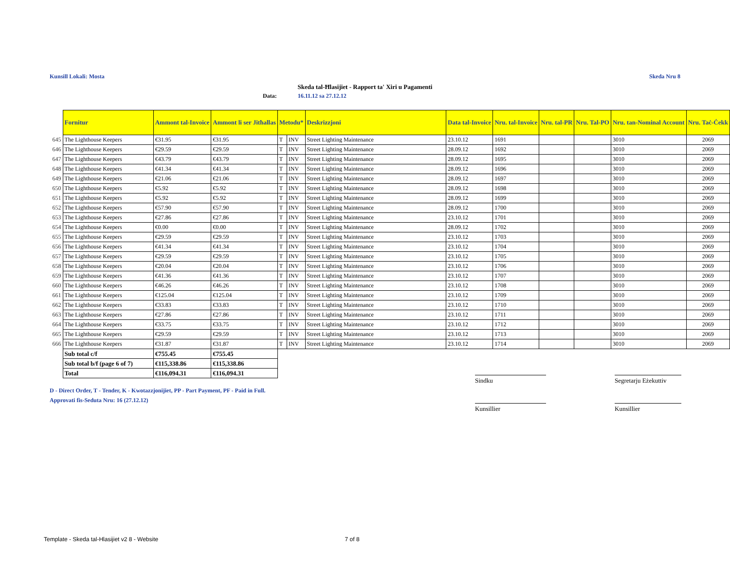Kunsill Lokali: Mosta Skeda Nru 8
Skeda tal-Ħlasijiet - Rapport ta' Xiri u Pagamenti
Data: 16.11.12 sa 27.12.12
| | Fornitur | Ammont tal-Invoice | Ammont li ser Jitħallas | Metodu* | | Deskrizzjoni | Data tal-Invoice | Nru. tal-Invoice | Nru. tal-PR | Nru. Tal-PO | Nru. tan-Nominal Account | Nru. Taċ-Ċekk |
| --- | --- | --- | --- | --- | --- | --- | --- | --- | --- | --- | --- | --- |
| 645 | The Lighthouse Keepers | €31.95 | €31.95 | T | INV | Street Lighting Maintenance | 23.10.12 | 1691 | | | 3010 | 2069 |
| 646 | The Lighthouse Keepers | €29.59 | €29.59 | T | INV | Street Lighting Maintenance | 28.09.12 | 1692 | | | 3010 | 2069 |
| 647 | The Lighthouse Keepers | €43.79 | €43.79 | T | INV | Street Lighting Maintenance | 28.09.12 | 1695 | | | 3010 | 2069 |
| 648 | The Lighthouse Keepers | €41.34 | €41.34 | T | INV | Street Lighting Maintenance | 28.09.12 | 1696 | | | 3010 | 2069 |
| 649 | The Lighthouse Keepers | €21.06 | €21.06 | T | INV | Street Lighting Maintenance | 28.09.12 | 1697 | | | 3010 | 2069 |
| 650 | The Lighthouse Keepers | €5.92 | €5.92 | T | INV | Street Lighting Maintenance | 28.09.12 | 1698 | | | 3010 | 2069 |
| 651 | The Lighthouse Keepers | €5.92 | €5.92 | T | INV | Street Lighting Maintenance | 28.09.12 | 1699 | | | 3010 | 2069 |
| 652 | The Lighthouse Keepers | €57.90 | €57.90 | T | INV | Street Lighting Maintenance | 28.09.12 | 1700 | | | 3010 | 2069 |
| 653 | The Lighthouse Keepers | €27.86 | €27.86 | T | INV | Street Lighting Maintenance | 23.10.12 | 1701 | | | 3010 | 2069 |
| 654 | The Lighthouse Keepers | €0.00 | €0.00 | T | INV | Street Lighting Maintenance | 28.09.12 | 1702 | | | 3010 | 2069 |
| 655 | The Lighthouse Keepers | €29.59 | €29.59 | T | INV | Street Lighting Maintenance | 23.10.12 | 1703 | | | 3010 | 2069 |
| 656 | The Lighthouse Keepers | €41.34 | €41.34 | T | INV | Street Lighting Maintenance | 23.10.12 | 1704 | | | 3010 | 2069 |
| 657 | The Lighthouse Keepers | €29.59 | €29.59 | T | INV | Street Lighting Maintenance | 23.10.12 | 1705 | | | 3010 | 2069 |
| 658 | The Lighthouse Keepers | €20.04 | €20.04 | T | INV | Street Lighting Maintenance | 23.10.12 | 1706 | | | 3010 | 2069 |
| 659 | The Lighthouse Keepers | €41.36 | €41.36 | T | INV | Street Lighting Maintenance | 23.10.12 | 1707 | | | 3010 | 2069 |
| 660 | The Lighthouse Keepers | €46.26 | €46.26 | T | INV | Street Lighting Maintenance | 23.10.12 | 1708 | | | 3010 | 2069 |
| 661 | The Lighthouse Keepers | €125.04 | €125.04 | T | INV | Street Lighting Maintenance | 23.10.12 | 1709 | | | 3010 | 2069 |
| 662 | The Lighthouse Keepers | €33.83 | €33.83 | T | INV | Street Lighting Maintenance | 23.10.12 | 1710 | | | 3010 | 2069 |
| 663 | The Lighthouse Keepers | €27.86 | €27.86 | T | INV | Street Lighting Maintenance | 23.10.12 | 1711 | | | 3010 | 2069 |
| 664 | The Lighthouse Keepers | €33.75 | €33.75 | T | INV | Street Lighting Maintenance | 23.10.12 | 1712 | | | 3010 | 2069 |
| 665 | The Lighthouse Keepers | €29.59 | €29.59 | T | INV | Street Lighting Maintenance | 23.10.12 | 1713 | | | 3010 | 2069 |
| 666 | The Lighthouse Keepers | €31.87 | €31.87 | T | INV | Street Lighting Maintenance | 23.10.12 | 1714 | | | 3010 | 2069 |
| | Sub total c/f | €755.45 | €755.45 | | | | | | | | | |
| | Sub total b/f (page 6 of 7) | €115,338.86 | €115,338.86 | | | | | | | | | |
| | Total | €116,094.31 | €116,094.31 | | | | | | | | | |
Sindku
Segretarju Eżekuttiv
D - Direct Order, T - Tender, K - Kwotazzjonijiet, PP - Part Payment, PF - Paid in Full.
Approvati fis-Seduta Nru: 16 (27.12.12)
Kunsillier Kunsillier
Template - Skeda tal-Hlasijiet v2 8 - Website 7 of 8